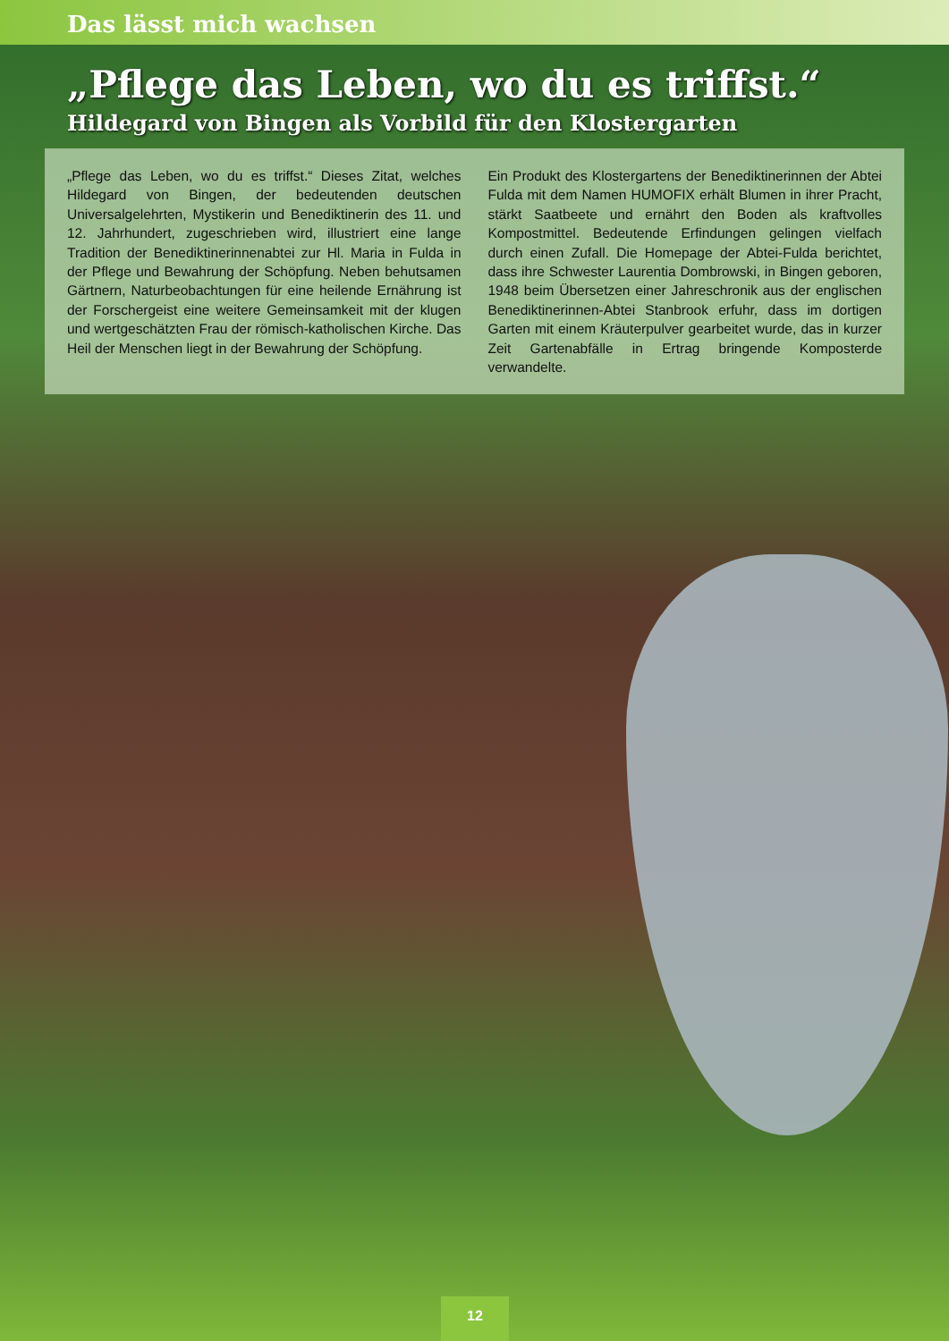Das lässt mich wachsen
„Pflege das Leben, wo du es triffst.“
Hildegard von Bingen als Vorbild für den Klostergarten
„Pflege das Leben, wo du es triffst.“ Dieses Zitat, welches Hildegard von Bingen, der bedeutenden deutschen Universalgelehrten, Mystikerin und Benediktinerin des 11. und 12. Jahrhundert, zugeschrieben wird, illustriert eine lange Tradition der Benediktinerinnenabtei zur Hl. Maria in Fulda in der Pflege und Bewahrung der Schöpfung. Neben behutsamen Gärtnern, Naturbeobachtungen für eine heilende Ernährung ist der Forschergeist eine weitere Gemeinsamkeit mit der klugen und wertgeschätzten Frau der römisch-katholischen Kirche. Das Heil der Menschen liegt in der Bewahrung der Schöpfung.
Ein Produkt des Klostergartens der Benediktinerinnen der Abtei Fulda mit dem Namen HUMOFIX erhält Blumen in ihrer Pracht, stärkt Saatbeete und ernährt den Boden als kraftvolles Kompostmittel. Bedeutende Erfindungen gelingen vielfach durch einen Zufall. Die Homepage der Abtei-Fulda berichtet, dass ihre Schwester Laurentia Dombrowski, in Bingen geboren, 1948 beim Übersetzen einer Jahreschronik aus der englischen Benediktinerinnen-Abtei Stanbrook erfuhr, dass im dortigen Garten mit einem Kräuterpulver gearbeitet wurde, das in kurzer Zeit Gartenabfälle in Ertrag bringende Komposterde verwandelte.
12